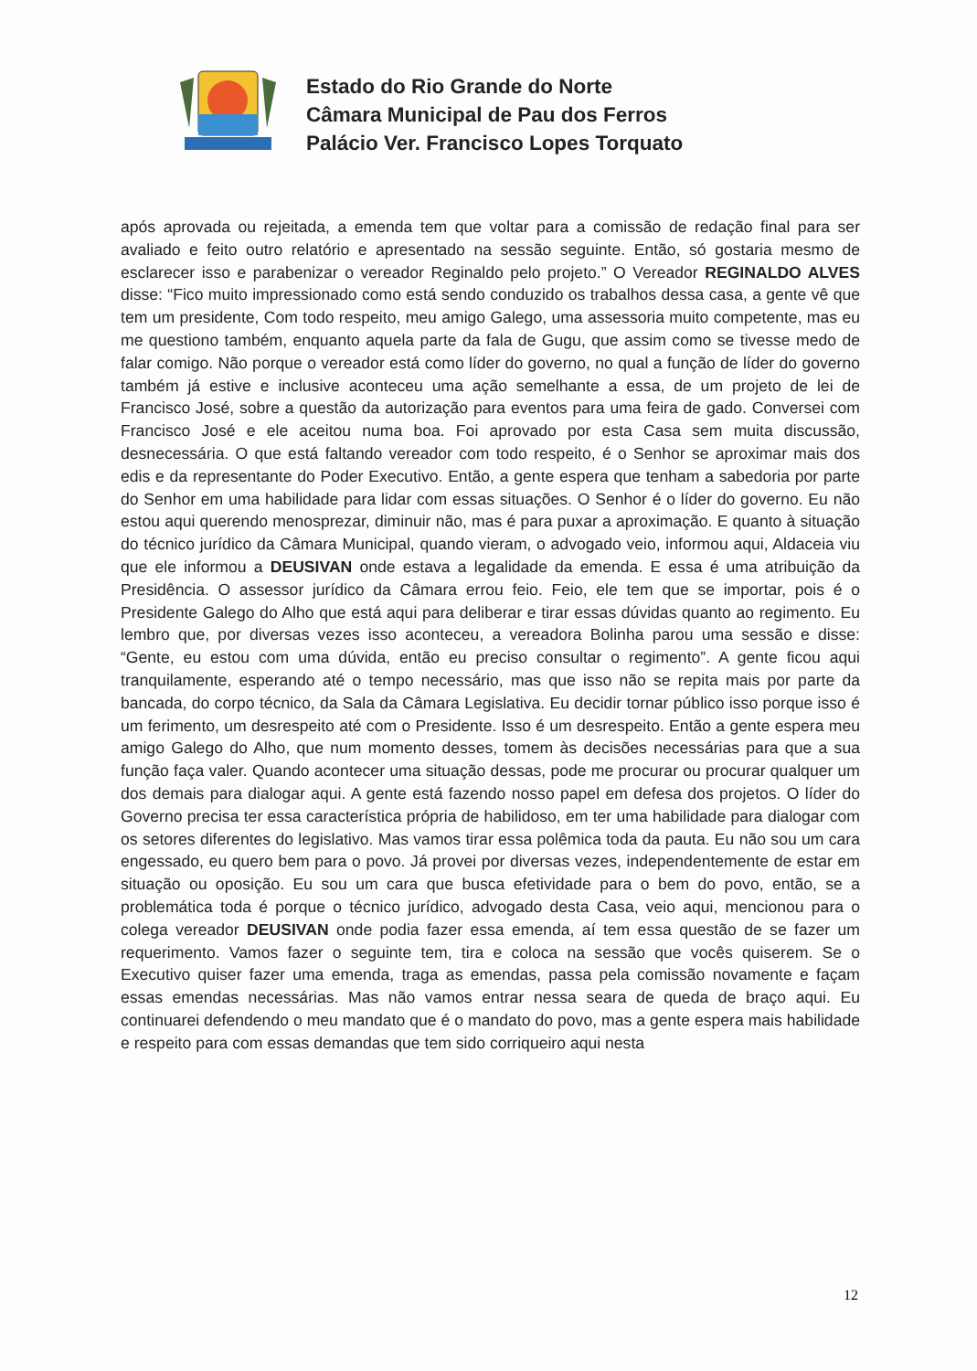Estado do Rio Grande do Norte
Câmara Municipal de Pau dos Ferros
Palácio Ver. Francisco Lopes Torquato
após aprovada ou rejeitada, a emenda tem que voltar para a comissão de redação final para ser avaliado e feito outro relatório e apresentado na sessão seguinte. Então, só gostaria mesmo de esclarecer isso e parabenizar o vereador Reginaldo pelo projeto.” O Vereador REGINALDO ALVES disse: “Fico muito impressionado como está sendo conduzido os trabalhos dessa casa, a gente vê que tem um presidente, Com todo respeito, meu amigo Galego, uma assessoria muito competente, mas eu me questiono também, enquanto aquela parte da fala de Gugu, que assim como se tivesse medo de falar comigo. Não porque o vereador está como líder do governo, no qual a função de líder do governo também já estive e inclusive aconteceu uma ação semelhante a essa, de um projeto de lei de Francisco José, sobre a questão da autorização para eventos para uma feira de gado. Conversei com Francisco José e ele aceitou numa boa. Foi aprovado por esta Casa sem muita discussão, desnecessária. O que está faltando vereador com todo respeito, é o Senhor se aproximar mais dos edis e da representante do Poder Executivo. Então, a gente espera que tenham a sabedoria por parte do Senhor em uma habilidade para lidar com essas situações. O Senhor é o líder do governo. Eu não estou aqui querendo menosprezar, diminuir não, mas é para puxar a aproximação. E quanto à situação do técnico jurídico da Câmara Municipal, quando vieram, o advogado veio, informou aqui, Aldaceia viu que ele informou a DEUSIVAN onde estava a legalidade da emenda. E essa é uma atribuição da Presidência. O assessor jurídico da Câmara errou feio. Feio, ele tem que se importar, pois é o Presidente Galego do Alho que está aqui para deliberar e tirar essas dúvidas quanto ao regimento. Eu lembro que, por diversas vezes isso aconteceu, a vereadora Bolinha parou uma sessão e disse: “Gente, eu estou com uma dúvida, então eu preciso consultar o regimento”. A gente ficou aqui tranquilamente, esperando até o tempo necessário, mas que isso não se repita mais por parte da bancada, do corpo técnico, da Sala da Câmara Legislativa. Eu decidir tornar público isso porque isso é um ferimento, um desrespeito até com o Presidente. Isso é um desrespeito. Então a gente espera meu amigo Galego do Alho, que num momento desses, tomem às decisões necessárias para que a sua função faça valer. Quando acontecer uma situação dessas, pode me procurar ou procurar qualquer um dos demais para dialogar aqui. A gente está fazendo nosso papel em defesa dos projetos. O líder do Governo precisa ter essa característica própria de habilidoso, em ter uma habilidade para dialogar com os setores diferentes do legislativo. Mas vamos tirar essa polêmica toda da pauta. Eu não sou um cara engessado, eu quero bem para o povo. Já provei por diversas vezes, independentemente de estar em situação ou oposição. Eu sou um cara que busca efetividade para o bem do povo, então, se a problemática toda é porque o técnico jurídico, advogado desta Casa, veio aqui, mencionou para o colega vereador DEUSIVAN onde podia fazer essa emenda, aí tem essa questão de se fazer um requerimento. Vamos fazer o seguinte tem, tira e coloca na sessão que vocês quiserem. Se o Executivo quiser fazer uma emenda, traga as emendas, passa pela comissão novamente e façam essas emendas necessárias. Mas não vamos entrar nessa seara de queda de braço aqui. Eu continuarei defendendo o meu mandato que é o mandato do povo, mas a gente espera mais habilidade e respeito para com essas demandas que tem sido corriqueiro aqui nesta
12